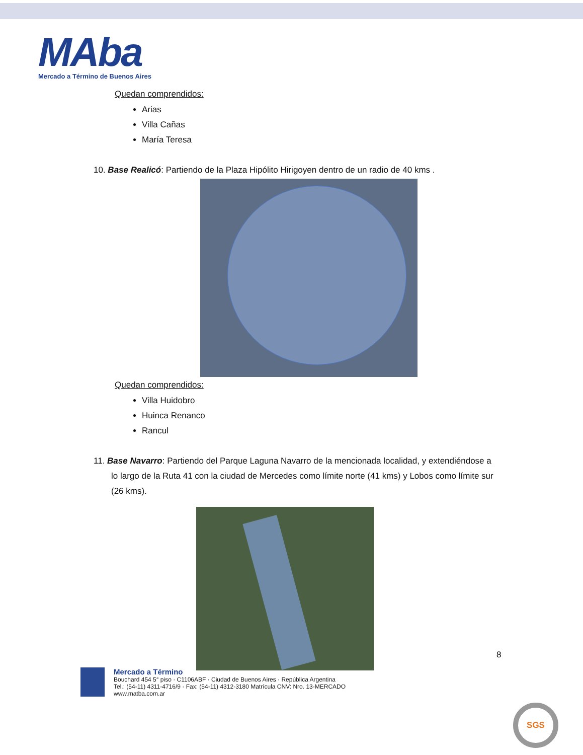MAba
Mercado a Término de Buenos Aires
Quedan comprendidos:
Arias
Villa Cañas
María Teresa
10. Base Realicó: Partiendo de la Plaza Hipólito Hirigoyen dentro de un radio de 40 kms .
Quedan comprendidos:
Villa Huidobro
Huinca Renanco
Rancul
11. Base Navarro: Partiendo del Parque Laguna Navarro de la mencionada localidad, y extendiéndose a lo largo de la Ruta 41 con la ciudad de Mercedes como límite norte (41 kms) y Lobos como límite sur (26 kms).
8
Mercado a Término
Bouchard 454 5° piso · C1106ABF · Ciudad de Buenos Aires · República Argentina
Tel.: (54-11) 4311-4716/9 · Fax: (54-11) 4312-3180 Matrícula CNV: Nro. 13-MERCADO
www.matba.com.ar
SGS